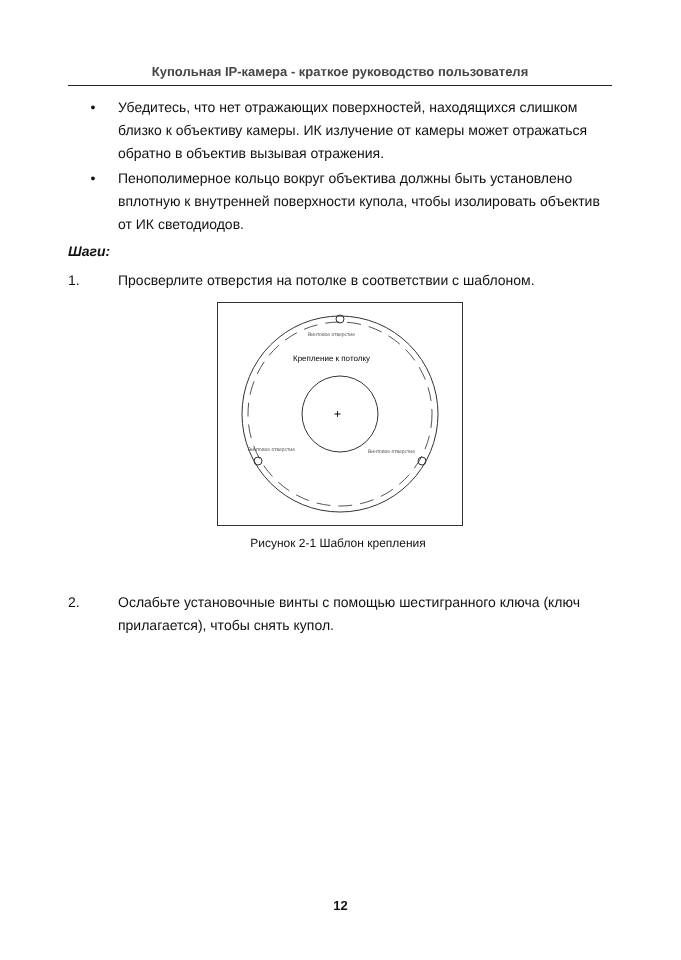Купольная IP-камера - краткое руководство пользователя
• Убедитесь, что нет отражающих поверхностей, находящихся слишком близко к объективу камеры. ИК излучение от камеры может отражаться обратно в объектив вызывая отражения.
• Пенополимерное кольцо вокруг объектива должны быть установлено вплотную к внутренней поверхности купола, чтобы изолировать объектив от ИК светодиодов.
Шаги:
1. Просверлите отверстия на потолке в соответствии с шаблоном.
+
Винтовое отверстие
Крепление к потолку
Винтовое отверстие
Винтовое отверстие
Рисунок 2-1 Шаблон крепления
2. Ослабьте установочные винты с помощью шестигранного ключа (ключ прилагается), чтобы снять купол.
12